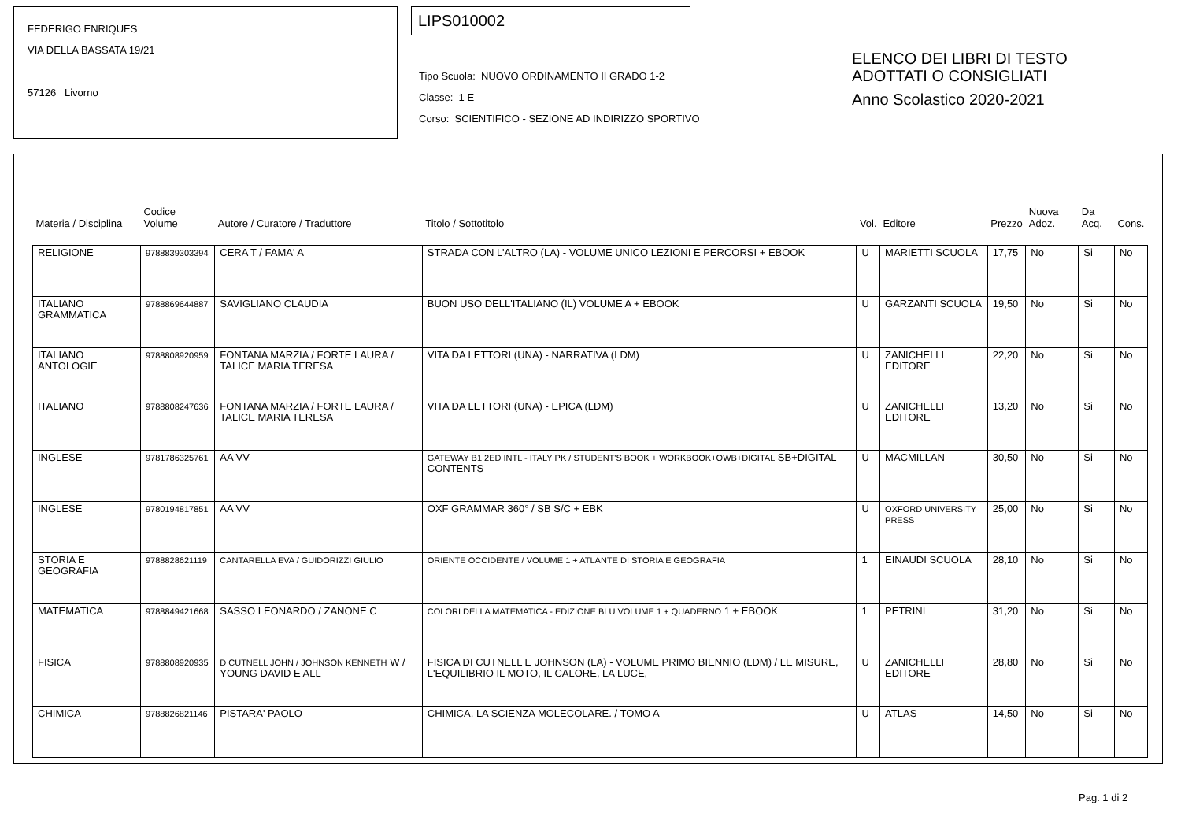FEDERIGO ENRIQUES
VIA DELLA BASSATA 19/21
57126 Livorno
LIPS010002
Tipo Scuola: NUOVO ORDINAMENTO II GRADO 1-2
Classe: 1 E
Corso: SCIENTIFICO - SEZIONE AD INDIRIZZO SPORTIVO
ELENCO DEI LIBRI DI TESTO
ADOTTATI O CONSIGLIATI
Anno Scolastico 2020-2021
| Materia / Disciplina | Codice Volume | Autore / Curatore / Traduttore | Titolo / Sottotitolo | Vol. | Editore | Prezzo | Nuova Adoz. | Da Acq. | Cons. |
| --- | --- | --- | --- | --- | --- | --- | --- | --- | --- |
| RELIGIONE | 9788839303394 | CERA T / FAMA' A | STRADA CON L'ALTRO (LA) - VOLUME UNICO LEZIONI E PERCORSI + EBOOK | U | MARIETTI SCUOLA | 17,75 | No | Si | No |
| ITALIANO GRAMMATICA | 9788869644887 | SAVIGLIANO CLAUDIA | BUON USO DELL'ITALIANO (IL) VOLUME A + EBOOK | U | GARZANTI SCUOLA | 19,50 | No | Si | No |
| ITALIANO ANTOLOGIE | 9788808920959 | FONTANA MARZIA / FORTE LAURA / TALICE MARIA TERESA | VITA DA LETTORI (UNA) - NARRATIVA (LDM) | U | ZANICHELLI EDITORE | 22,20 | No | Si | No |
| ITALIANO | 9788808247636 | FONTANA MARZIA / FORTE LAURA / TALICE MARIA TERESA | VITA DA LETTORI (UNA) - EPICA (LDM) | U | ZANICHELLI EDITORE | 13,20 | No | Si | No |
| INGLESE | 9781786325761 | AA VV | GATEWAY B1 2ED INTL - ITALY PK / STUDENT'S BOOK + WORKBOOK+OWB+DIGITAL SB+DIGITAL CONTENTS | U | MACMILLAN | 30,50 | No | Si | No |
| INGLESE | 9780194817851 | AA VV | OXF GRAMMAR 360° / SB S/C + EBK | U | OXFORD UNIVERSITY PRESS | 25,00 | No | Si | No |
| STORIA E GEOGRAFIA | 9788828621119 | CANTARELLA EVA / GUIDORIZZI GIULIO | ORIENTE OCCIDENTE / VOLUME 1 + ATLANTE DI STORIA E GEOGRAFIA | 1 | EINAUDI SCUOLA | 28,10 | No | Si | No |
| MATEMATICA | 9788849421668 | SASSO LEONARDO / ZANONE C | COLORI DELLA MATEMATICA - EDIZIONE BLU VOLUME 1 + QUADERNO 1 + EBOOK | 1 | PETRINI | 31,20 | No | Si | No |
| FISICA | 9788808920935 | D CUTNELL JOHN / JOHNSON KENNETH W / YOUNG DAVID E ALL | FISICA DI CUTNELL E JOHNSON (LA) - VOLUME PRIMO BIENNIO (LDM) / LE MISURE, L'EQUILIBRIO IL MOTO, IL CALORE, LA LUCE, | U | ZANICHELLI EDITORE | 28,80 | No | Si | No |
| CHIMICA | 9788826821146 | PISTARA' PAOLO | CHIMICA. LA SCIENZA MOLECOLARE. / TOMO A | U | ATLAS | 14,50 | No | Si | No |
Pag. 1 di 2